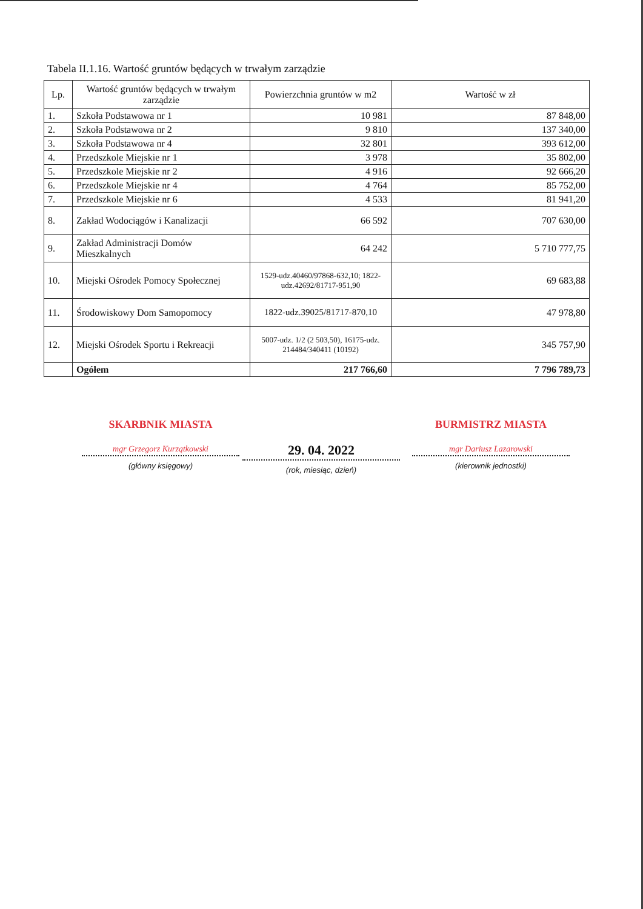Tabela II.1.16. Wartość gruntów będących w trwałym zarządzie
| Lp. | Wartość gruntów będących w trwałym zarządzie | Powierzchnia gruntów w m2 | Wartość w zł |
| --- | --- | --- | --- |
| 1. | Szkoła Podstawowa nr 1 | 10 981 | 87 848,00 |
| 2. | Szkoła Podstawowa nr 2 | 9 810 | 137 340,00 |
| 3. | Szkoła Podstawowa nr 4 | 32 801 | 393 612,00 |
| 4. | Przedszkole Miejskie nr 1 | 3 978 | 35 802,00 |
| 5. | Przedszkole Miejskie nr 2 | 4 916 | 92 666,20 |
| 6. | Przedszkole Miejskie nr 4 | 4 764 | 85 752,00 |
| 7. | Przedszkole Miejskie nr 6 | 4 533 | 81 941,20 |
| 8. | Zakład Wodociągów i Kanalizacji | 66 592 | 707 630,00 |
| 9. | Zakład Administracji Domów Mieszkalnych | 64 242 | 5 710 777,75 |
| 10. | Miejski Ośrodek Pomocy Społecznej | 1529-udz.40460/97868-632,10; 1822-udz.42692/81717-951,90 | 69 683,88 |
| 11. | Środowiskowy Dom Samopomocy | 1822-udz.39025/81717-870,10 | 47 978,80 |
| 12. | Miejski Ośrodek Sportu i Rekreacji | 5007-udz. 1/2 (2 503,50), 16175-udz. 214484/340411 (10192) | 345 757,90 |
| | Ogółem | 217 766,60 | 7 796 789,73 |
SKARBNIK MIASTA
mgr Grzegorz Kurzątkowski
(główny księgowy)
29. 04. 2022
(rok, miesiąc, dzień)
BURMISTRZ MIASTA
mgr Dariusz Lazarowski
(kierownik jednostki)